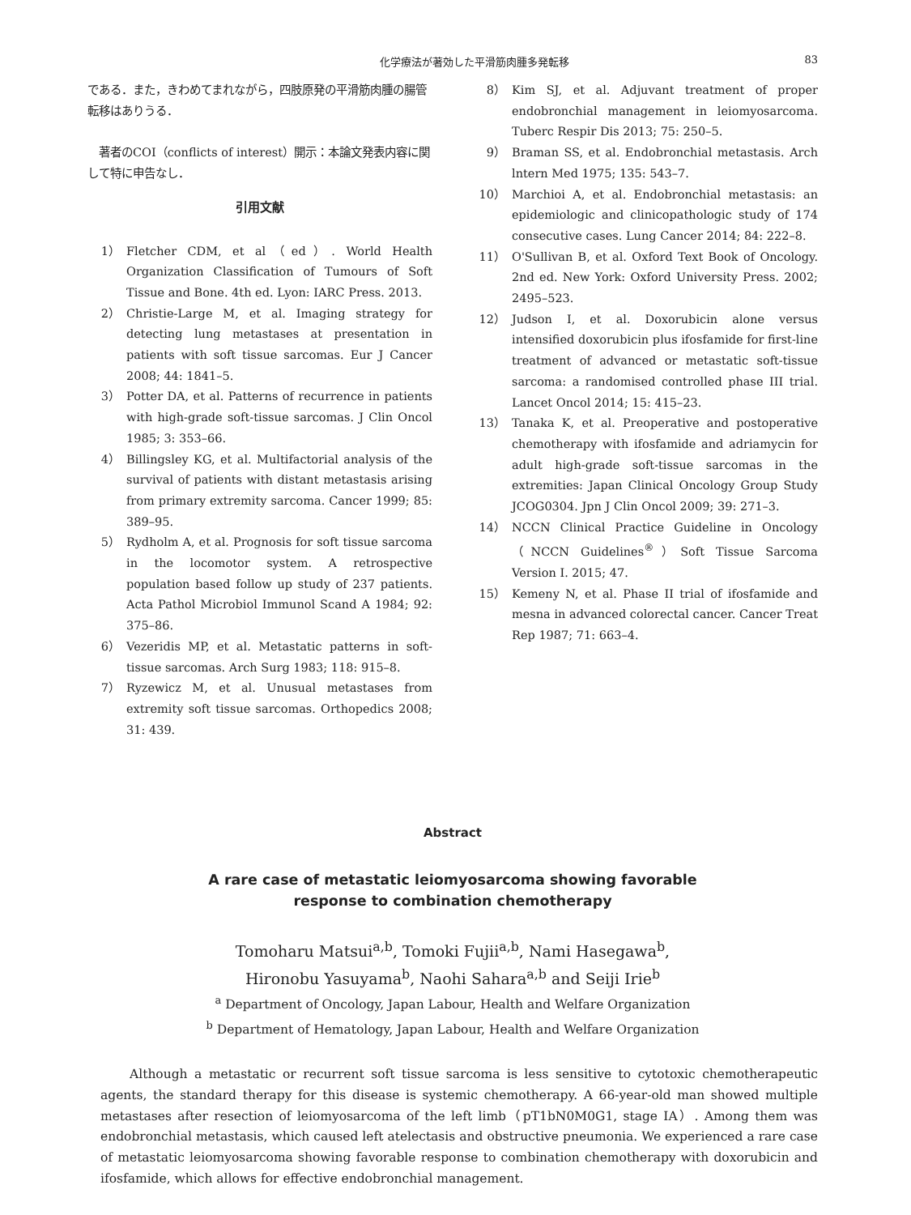化学療法が著効した平滑筋肉腫多発転移 83
である．また，きわめてまれながら，四肢原発の平滑筋肉腫の腸管転移はありうる．
著者のCOI（conflicts of interest）開示：本論文発表内容に関して特に申告なし．
引用文献
1） Fletcher CDM, et al（ed）. World Health Organization Classification of Tumours of Soft Tissue and Bone. 4th ed. Lyon: IARC Press. 2013.
2） Christie-Large M, et al. Imaging strategy for detecting lung metastases at presentation in patients with soft tissue sarcomas. Eur J Cancer 2008; 44: 1841–5.
3） Potter DA, et al. Patterns of recurrence in patients with high-grade soft-tissue sarcomas. J Clin Oncol 1985; 3: 353–66.
4） Billingsley KG, et al. Multifactorial analysis of the survival of patients with distant metastasis arising from primary extremity sarcoma. Cancer 1999; 85: 389–95.
5） Rydholm A, et al. Prognosis for soft tissue sarcoma in the locomotor system. A retrospective population based follow up study of 237 patients. Acta Pathol Microbiol Immunol Scand A 1984; 92: 375–86.
6） Vezeridis MP, et al. Metastatic patterns in soft-tissue sarcomas. Arch Surg 1983; 118: 915–8.
7） Ryzewicz M, et al. Unusual metastases from extremity soft tissue sarcomas. Orthopedics 2008; 31: 439.
8） Kim SJ, et al. Adjuvant treatment of proper endobronchial management in leiomyosarcoma. Tuberc Respir Dis 2013; 75: 250–5.
9） Braman SS, et al. Endobronchial metastasis. Arch lntern Med 1975; 135: 543–7.
10） Marchioi A, et al. Endobronchial metastasis: an epidemiologic and clinicopathologic study of 174 consecutive cases. Lung Cancer 2014; 84: 222–8.
11） O'Sullivan B, et al. Oxford Text Book of Oncology. 2nd ed. New York: Oxford University Press. 2002; 2495–523.
12） Judson I, et al. Doxorubicin alone versus intensified doxorubicin plus ifosfamide for first-line treatment of advanced or metastatic soft-tissue sarcoma: a randomised controlled phase III trial. Lancet Oncol 2014; 15: 415–23.
13） Tanaka K, et al. Preoperative and postoperative chemotherapy with ifosfamide and adriamycin for adult high-grade soft-tissue sarcomas in the extremities: Japan Clinical Oncology Group Study JCOG0304. Jpn J Clin Oncol 2009; 39: 271–3.
14） NCCN Clinical Practice Guideline in Oncology（NCCN Guidelines<sup>®</sup>）Soft Tissue Sarcoma Version I. 2015; 47.
15） Kemeny N, et al. Phase II trial of ifosfamide and mesna in advanced colorectal cancer. Cancer Treat Rep 1987; 71: 663–4.
Abstract
A rare case of metastatic leiomyosarcoma showing favorable
response to combination chemotherapy
Tomoharu Matsui<sup>a,b</sup>, Tomoki Fujii<sup>a,b</sup>, Nami Hasegawa<sup>b</sup>,
Hironobu Yasuyama<sup>b</sup>, Naohi Sahara<sup>a,b</sup> and Seiji Irie<sup>b</sup>
<sup>a</sup> Department of Oncology, Japan Labour, Health and Welfare Organization
<sup>b</sup> Department of Hematology, Japan Labour, Health and Welfare Organization
Although a metastatic or recurrent soft tissue sarcoma is less sensitive to cytotoxic chemotherapeutic agents, the standard therapy for this disease is systemic chemotherapy. A 66-year-old man showed multiple metastases after resection of leiomyosarcoma of the left limb（pT1bN0M0G1, stage IA）. Among them was endobronchial metastasis, which caused left atelectasis and obstructive pneumonia. We experienced a rare case of metastatic leiomyosarcoma showing favorable response to combination chemotherapy with doxorubicin and ifosfamide, which allows for effective endobronchial management.